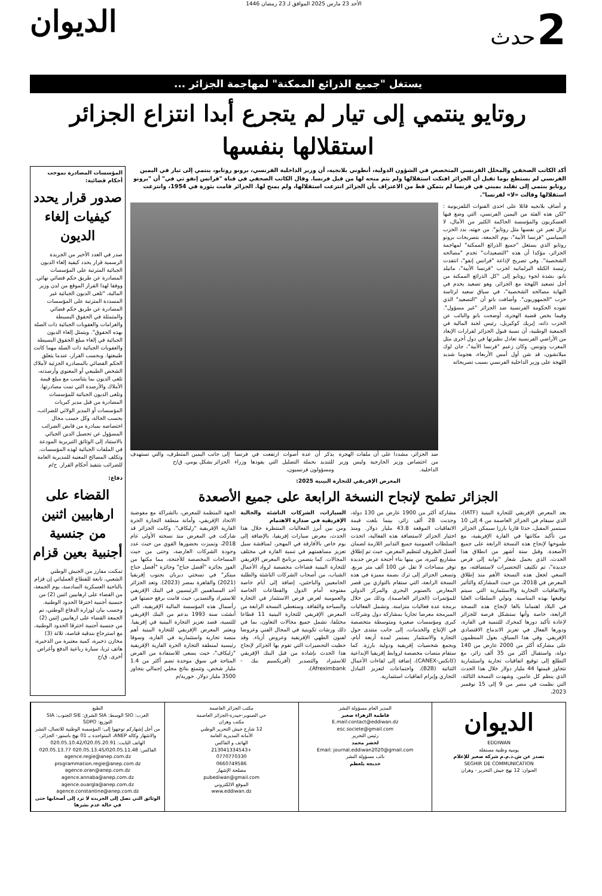2 حدث
الأحد 23 مارس 2025 الموافق لـ 23 رمضان 1446
الديوان
يستغل "جميع الذرائع الممكنة" لمهاجمة الجزائر ...
روتايو ينتمي إلى تيار لم يتجرع أبدا انتزاع الجزائر استقلالها بنفسها
أكد الكاتب الصحفي والمحلل الفرنسي المتخصص في الشؤون الدولية، أنطوني بلانجيه، أن وزير الداخلية الفرنسي، برونو روتايو، ينتمي إلى تيار في اليمين الفرنسي لم يستطع يوما تقبل أن الجزائر افتكت استقلالها ولم يتم منحه لها من قبل فرنسا. وقال الكاتب الصحفي في قناة "فرانس إنفو تي في" أن "برونو روتايو ينتمي إلى تقليد يميني في فرنسا لم يتمكن قط من الاعتراف بأن الجزائر انتزعت استقلالها، ولم يمنح لها. الجزائر قامت بثورة في 1954، وانتزعت استقلالها وقالت «لا» لفرنسا".
و أضاف بلانجيه قائلا على احدى القنوات التلفزيونية : "لكن هذه الفئة من اليمين الفرنسي، التي وضع فيها العسكريون والمؤسسة الحاكمة الكثير من الآمال، لا تزال تعبر عن نفسها مثل روتايو". من جهته، ندد الحزب السياسي "فرنسا الأبية"، يوم الجمعة، بتصريحات برونو روتايو الذي يستغل "جميع الذرائع الممكنة" لمهاجمة الجزائر، مؤكدا أن هذه "التصعيدات" تخدم "مصالحه الشخصية". وفي تصريح لإذاعة "فرانس إنفو"، انتقدت رئيسة الكتلة البرلمانية لحزب "فرنسا الأبية"، ماتيلد بانو، بشدة لجوء روتايو إلى "كل الذرائع الممكنة من أجل تصعيد اللهجة مع الجزائر، وهو تصعيد يخدم في النهاية مصالحه الشخصية"، في سياق سعيه لرئاسة حزب "الجمهوريون". وأضافت بانو أن "التصعيد" الذي تقوده الحكومة الفرنسية ضد الجزائر "غير مسؤول". وفيما يخص قضية الهجرة، أوضحت بانو والنائب عن الحزب ذاته، إيريك كوكيريل، رئيس لجنة المالية في الجمعية الوطنية، أن نسبة قبول الجزائر لقرارات الإبعاد من الأراضي الفرنسية تعادل نظيرتها في دول أخرى مثل المغرب وتونس. وكان زعيم "فرنسا الأبية"، جان لوك ميلانشون، قد شن أول أمس الأربعاء، هجوما شديد اللهجة على وزير الداخلية الفرنسي بسبب تصريحاته
ضد الجزائر، مشددا على أن ملفات الهجرة من اختصاص وزير الخارجية وليس وزير الداخلية.
يذكر أن عدة أصوات ارتفعت في فرنسا للتنديد بحملة التضليل التي يقودها وزراء ومسؤولون فرنسيون،
إلى جانب اليمين المتطرف، والتي تستهدف الجزائر بشكل يومي. ق/ح
المعرض الإفريقي للتجارة البينية 2025:
الجزائر تطمح لإنجاح النسخة الرابعة على جميع الأصعدة
يعد المعرض الإفريقي للتجارة البينية (IATF)، الذي سيقام في الجزائر العاصمة من 4 إلى 10 سبتمبر المقبل، حدثا قاريا بارزا سيمكن الجزائر من تأكيد مكانتها في القارة الإفريقية، مع طموحها لإنجاح هذه النسخة الرابعة على جميع الأصعدة. وقبل ستة أشهر من انطلاق هذا الحدث، الذي يحمل شعار "بوابة إلى فرص جديدة"، تم تكثيف التحضيرات لاستضافته، مع السعي لجعل هذه النسخة الأهم منذ إطلاق المعرض في 2018، من حيث المشاركة والتأثير والاتفاقيات التجارية والاستثمارية التي سيتم توقيعها بهذه المناسبة. وتولي السلطات العليا في البلاد اهتماما بالغا لإنجاح هذه النسخة الرابعة، خاصة وأنها ستشكل فرصة للجزائر لإعادة تأكيد دورها كمحرك للتنمية في القارة، ودورها الفعال في تعزيز الاندماج الاقتصادي الإفريقي. وفي هذا السياق، يعول المنظمون على مشاركة أكثر من 2000 عارض من 140 دولة، واستقبال أكثر من 35 ألف زائر، مع التطلع إلى توقيع اتفاقيات تجارية واستثمارية تتجاوز قيمتها 44 مليار دولار خلال هذا الحدث الذي ينظم كل عامين. وشهدت النسخة الثالثة، التي نظمت في مصر من 9 إلى 15 نوفمبر 2023،
مشاركة أكثر من 1900 عارض من 130 دولة، وجذبت 28 ألف زائر، بينما بلغت قيمة الاتفاقيات الموقعة 43.8 مليار دولار. ومنذ اختيار الجزائر لاستضافة هذه الفعالية، اتخذت السلطات العمومية جميع التدابير اللازمة لضمان أفضل الظروف لتنظيم المعرض، حيث تم إطلاق مشاريع كبيرة، من بينها بناء أجنحة عرض جديدة توفر مساحات لا تقل عن 100 ألف متر مربع. وتسعى الجزائر إلى ترك بصمة مميزة في هذه النسخة الرابعة، التي ستقام بالتوازي بين قصر المعارض بالصنوبر البحري والمركز الدولي للمؤتمرات (الجزائر العاصمة)، وذلك من خلال برمجة عدة فعاليات متزامنة. وتشمل الفعاليات المبرمجة معرضا تجاريا بمشاركة دول وشركات كبرى ومؤسسات صغيرة ومتوسطة متخصصة في الإنتاج والخدمات، إلى جانب منتدى حول التجارة والاستثمار يستمر لمدة أربعة أيام، ويجمع شخصيات إفريقية ودولية بارزة. كما ستقام منصات مخصصة لروابط إفريقيا الإبداعية (كانكس-CANEX)، إضافة إلى لقاءات الأعمال الثنائية (B2B)، واجتماعات لتعزيز التبادل التجاري وإبرام اتفاقيات استثمارية.
السيارات، الشركات الناشئة والجالية الإفريقية في صدارة الاهتمام
ومن بين أبرز الفعاليات المنتظرة خلال هذا الحدث، معرض سيارات إفريقيا، بالإضافة إلى يوم خاص بالأفارقة في المهجر، لمناقشة سبل تعزيز مساهمتهم في تنمية القارة في مختلف المجالات. كما يتضمن برنامج المعرض الإفريقي للتجارة البينية فضاءات مخصصة لرواد الأعمال الشباب، من أصحاب الشركات الناشئة والطلبة الجامعيين والباحثين، إضافة إلى أيام خاصة مفتوحة أمام الدول والقطاعات الخاصة والعمومية لعرض فرص الاستثمار في التجارة والسياحة والثقافة. وستغطي النسخة الرابعة من المعرض الإفريقي للتجارة البينية 11 قطاعا مختلفا، تشمل جميع مجالات التعاون، بما في ذلك ورشات تكوينية في المجال الفني وعروضا لفنون الطهي الإفريقية وعروض أزياء. وقد حظيت التحضيرات التي تقوم بها الجزائر لإنجاح هذا الحدث بإشادة من قبل البنك الإفريقي للاستيراد والتصدير (أفريكسيم بنك - Afreximbank)،
الجهة المنظمة للمعرض، بالشراكة مع مفوضية الاتحاد الإفريقي، وأمانة منطقة التجارة الحرة القارية الإفريقية "زليكاف". وكانت الجزائر قد شاركت في المعرض منذ نسخته الأولى عام 2018، وتميزت بحضورها القوي من حيث عدد وجودة الشركات العارضة، وحتى من حيث المساحات المخصصة للأجنحة، مما مكنها من الفوز بجائزة "أفضل جناح" وجائزة "أفضل جناح مبتكر" في نسختي ديربان بجنوب إفريقيا (2021) والقاهرة بمصر (2023). وتعد الجزائر أحد المساهمين الرئيسيين في البنك الإفريقي للاستيراد والتصدير، حيث قامت برفع حصتها في رأسمال هذه المؤسسة المالية الإفريقية، التي أنشئت سنة 1993 بدعم من البنك الإفريقي للتنمية، قصد تعزيز التجارة البينية في إفريقيا. ويعتبر المعرض الإفريقي للتجارة البينية أهم منصة تجارية واستثمارية في القارة، وسوقا رئيسية لمنطقة التجارة الحرة القارية الإفريقية "زليكاف"، حيث يسعى للاستفادة من الفرص المتاحة في سوق موحدة تضم أكثر من 1.4 مليار شخص، وتتمتع بناتج محلي إجمالي يتجاوز 3500 مليار دولار. حورية/م
المؤسسات المصادرة بموجب أحكام قضائية:
صدور قرار يحدد كيفيات إلغاء الديون
صدر في العدد الأخير من الجريدة الرسمية قرار يحدد كيفية إلغاء الديون الجبائية المترتبة على المؤسسات المصادرة عن طريق حكم قضائي نهائي. ووفقا لهذا القرار الموقع من لدن وزير المالية، "تلغى الديون الجبائية غير المسددة المترتبة على المؤسسات المصادرة عن طريق حكم قضائي والمتمثلة في الحقوق البسيطة والغرامات والعقوبات الجبائية ذات الصلة بهذه الحقوق". ويتمثل إلغاء الديون الجبائية في إلغاء مبلغ الحقوق البسيطة والعقوبات الجبائية ذات الصلة مهما كانت طبيعتها. وبحسب القرار، عندما يتعلق الحكم القضائي بالمصادرة الجزئية لأملاك الشخص الطبيعي أو المعنوي وأرصدته، تلغى الديون بما يتناسب مع مبلغ قيمة الأملاك والأرصدة التي تمت مصادرتها. وتلغى الديون الجبائية للمؤسسات المصادرة من قبل مدير كبريات المؤسسات أو المدير الولائي للضرائب، بحسب الحالة، وكل حسب مجال اختصاصه بمبادرة من قابض الضرائب المسؤول عن تحصيل الدين الجبائي بالاستناد إلى الوثائق التبريرية المودعة في الملفات الجبائية لهذه المؤسسات. وتكلف المصالح المعنية للمديرية العامة للضرائب بتنفيذ أحكام القرار. ح/م
دفاع:
القضاء على ارهابيين اثنين من جنسية أجنبية بعين قزام
تمكنت مفارز من الجيش الوطني الشعبي، تابعة للقطاع العملياتي إن قزام بالناحية العسكرية السادسة، يوم الجمعة، من القضاء على ارهابيين اثنين (2) من جنسية أجنبية اخترقا الحدود الوطنية. وحسب بيان لوزارة الدفاع الوطني، تم الجمعة القضاء على ارهابيين إثنين (2) من جنسية أجنبية اخترقا الحدود الوطنية، مع استرجاع بندقية قناصة، ثلاثة (3) مخازن ذخيرة، كمية معتبرة من الذخيرة، هاتف ثريا، سيارة رباعية الدفع وأغراض أخرى. ق/ح
الديوان
EDDIWAN
يومية وطنية مستقلة
تصدر عن ش.ذ.م.م شركة صغير للإعلام
SEGHIR DE COMMUNICATION
العنوان: 12 نهج جيش التحرير - وهران
المدير العام مسؤولة النشر
فاطمة الزهراء صغير
E.mail:contact@eddiwan.dz
esc.societe@gmail.com
رئيس التحرير
لخضر محمد
Email: journal.eddiwan2020@gmail.com
نائب مسؤولة النشر
خديجة بلعظم
مكتب الجزائر العاصمة
حي الصنوبر-حيدرة-الجزائر العاصمة
مكتب وهران
12 شارع جيش التحرير الوطني
الأمانة المديرية العامة
الهاتف و الفاكس
+213041334543
0770770330
0660749586
مصلحة الإشهار
pubediwan@gmail.com
الموقع الالكتروني
www.eddiwan.dz
الطبع
الغرب: SIO الوسط: SIA الشرق: SIE الجنوب: SIA
التوزيع: SDPO
من أجل إشهاركم توجهوا إلى: المؤسسة الوطنية للاتصال، النشر والاشهار وكالة ANEP، المتواجدة بـ 01 نهج باستور- الجزائر.
الهاتف الثابت: 020.05.10.42/020.05.20.91
الفاكس: 020.05.13.45/020.05.11.48 020.05.13.77
agence.regie@anep.com.dz
programmation.regie@anep.com.dz
agence.oran@anep.com.dz
agence.annaba@anep.com.dz
agence.ouargla@anep.com.dz
agence.constantine@anep.com.dz
الوثائق التي تصل إلى الجريدة لا ترد إلى أصحابها حتى في حالة عدم نشرها